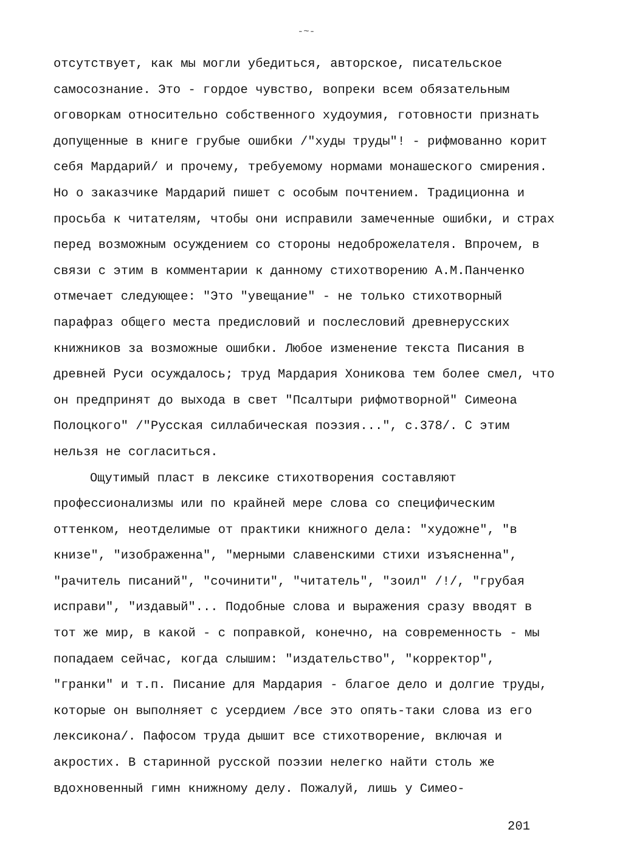-~-
отсутствует, как мы могли убедиться, авторское, писательское самосознание. Это - гордое чувство, вопреки всем обязательным оговоркам относительно собственного худоумия, готовности признать допущенные в книге грубые ошибки /"худы труды"! - рифмованно корит себя Мардарий/ и прочему, требуемому нормами монашеского смирения. Но о заказчике Мардарий пишет с особым почтением. Традиционна и просьба к читателям, чтобы они исправили замеченные ошибки, и страх перед возможным осуждением со стороны недоброжелателя. Впрочем, в связи с этим в комментарии к данному стихотворению А.М.Панченко отмечает следующее: "Это "увещание" - не только стихотворный парафраз общего места предисловий и послесловий древнерусских книжников за возможные ошибки. Любое изменение текста Писания в древней Руси осуждалось; труд Мардария Хоникова тем более смел, что он предпринят до выхода в свет "Псалтыри рифмотворной" Симеона Полоцкого" /"Русская силлабическая поэзия...", с.378/. С этим нельзя не согласиться.
Ощутимый пласт в лексике стихотворения составляют профессионализмы или по крайней мере слова со специфическим оттенком, неотделимые от практики книжного дела: "художне", "в книзе", "изображенна", "мерными славенскими стихи изъясненна", "рачитель писаний", "сочинити", "читатель", "зоил" /!/, "грубая исправи", "издавый"... Подобные слова и выражения сразу вводят в тот же мир, в какой - с поправкой, конечно, на современность - мы попадаем сейчас, когда слышим: "издательство", "корректор", "гранки" и т.п. Писание для Мардария - благое дело и долгие труды, которые он выполняет с усердием /все это опять-таки слова из его лексикона/. Пафосом труда дышит все стихотворение, включая и акростих. В старинной русской поэзии нелегко найти столь же вдохновенный гимн книжному делу. Пожалуй, лишь у Симео-
201